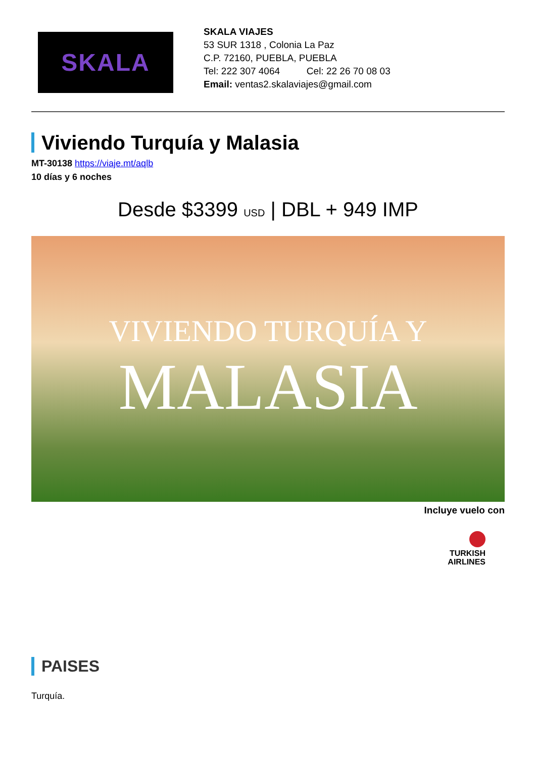SKALA
SKALA VIAJES
53 SUR 1318 , Colonia La Paz
C.P. 72160, PUEBLA, PUEBLA
Tel: 222 307 4064 Cel: 22 26 70 08 03
Email: ventas2.skalaviajes@gmail.com
Viviendo Turquía y Malasia
MT-30138 https://viaje.mt/aqlb
10 días y 6 noches
Desde $3399 USD | DBL + 949 IMP
VIVIENDO TURQUÍA Y
MALASIA
Incluye vuelo con
TURKISH
AIRLINES
PAISES
Turquía.